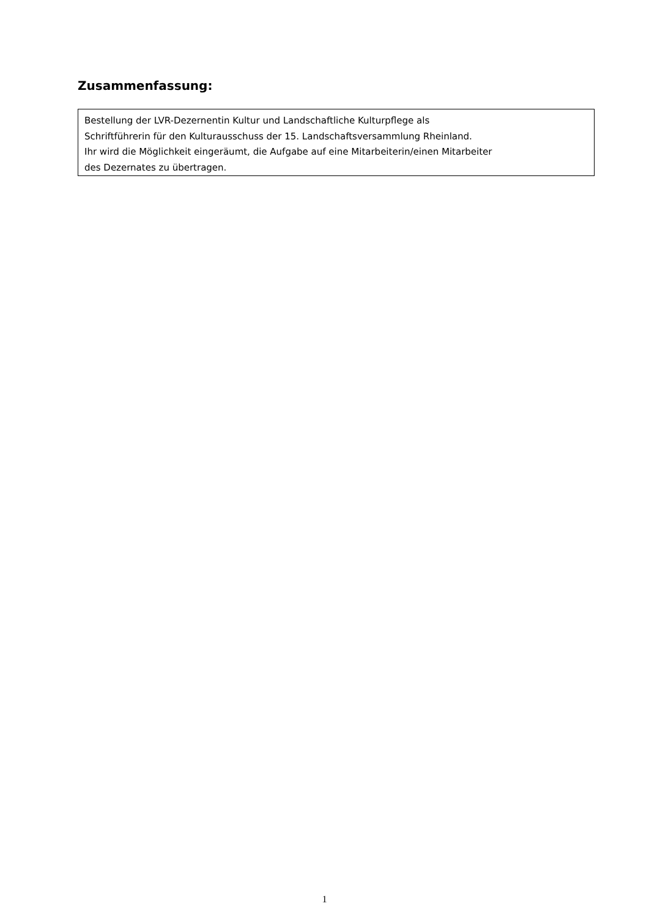Zusammenfassung:
Bestellung der LVR-Dezernentin Kultur und Landschaftliche Kulturpflege als
Schriftführerin für den Kulturausschuss der 15. Landschaftsversammlung Rheinland.
Ihr wird die Möglichkeit eingeräumt, die Aufgabe auf eine Mitarbeiterin/einen Mitarbeiter
des Dezernates zu übertragen.
1